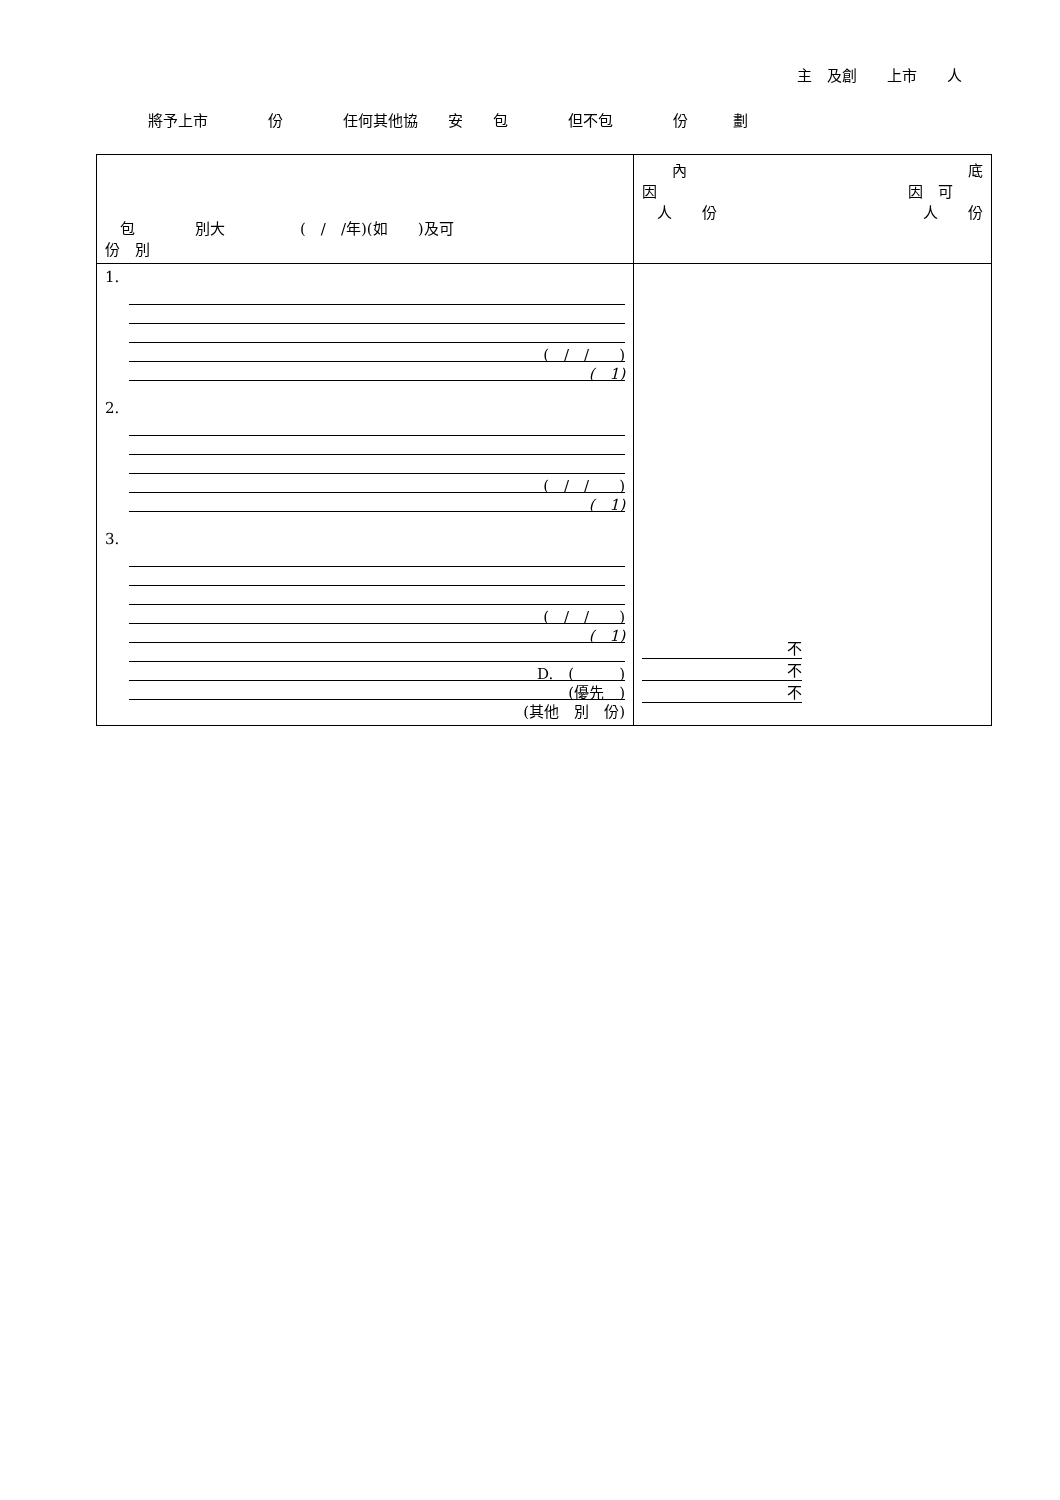主　及創　　上市　　人
將予上市　　　　份　　　　任何其他協　　安　　包　　　　但不包　　　　份　　　劃
| 包 別大 ( / /年)(如 )及可 份 別 | 內 因 人 份 底 因 可 人 份 |
| 1. ( / / ) ( 1) 2. ( / / ) ( 1) 3. ( / / ) ( 1) D. ( ) (優先 ) (其他 別 份) | 不 不 不 |